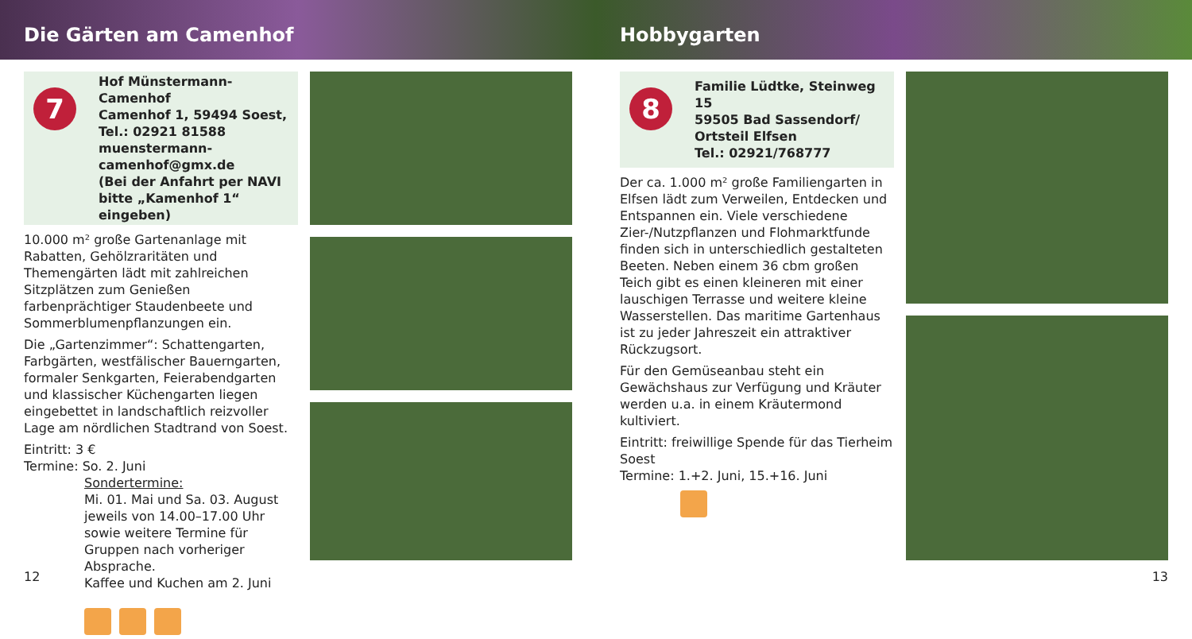Die Gärten am Camenhof Hobbygarten
7
Hof Münstermann-Camenhof
Camenhof 1, 59494 Soest,
Tel.: 02921 81588
muenstermann-camenhof@gmx.de
(Bei der Anfahrt per NAVI bitte „Kamenhof 1“ eingeben)
10.000 m² große Gartenanlage mit Rabatten, Gehölzraritäten und Themengärten lädt mit zahlreichen Sitzplätzen zum Genießen farbenprächtiger Staudenbeete und Sommerblumenpflanzungen ein.
Die „Gartenzimmer“: Schattengarten, Farbgärten, westfälischer Bauerngarten, formaler Senkgarten, Feierabendgarten und klassischer Küchengarten liegen eingebettet in landschaftlich reizvoller Lage am nördlichen Stadtrand von Soest.
Eintritt: 3 €
Termine: So. 2. Juni
Sondertermine:
Mi. 01. Mai und Sa. 03. August jeweils von 14.00–17.00 Uhr sowie weitere Termine für Gruppen nach vorheriger Absprache.
Kaffee und Kuchen am 2. Juni
12
8
Familie Lüdtke, Steinweg 15
59505 Bad Sassendorf/
Ortsteil Elfsen
Tel.: 02921/768777
Der ca. 1.000 m² große Familiengarten in Elfsen lädt zum Verweilen, Entdecken und Entspannen ein. Viele verschiedene Zier-/Nutzpflanzen und Flohmarktfunde finden sich in unterschiedlich gestalteten Beeten. Neben einem 36 cbm großen Teich gibt es einen kleineren mit einer lauschigen Terrasse und weitere kleine Wasserstellen. Das maritime Gartenhaus ist zu jeder Jahreszeit ein attraktiver Rückzugsort.
Für den Gemüseanbau steht ein Gewächshaus zur Verfügung und Kräuter werden u.a. in einem Kräutermond kultiviert.
Eintritt: freiwillige Spende für das Tierheim Soest
Termine: 1.+2. Juni, 15.+16. Juni
13